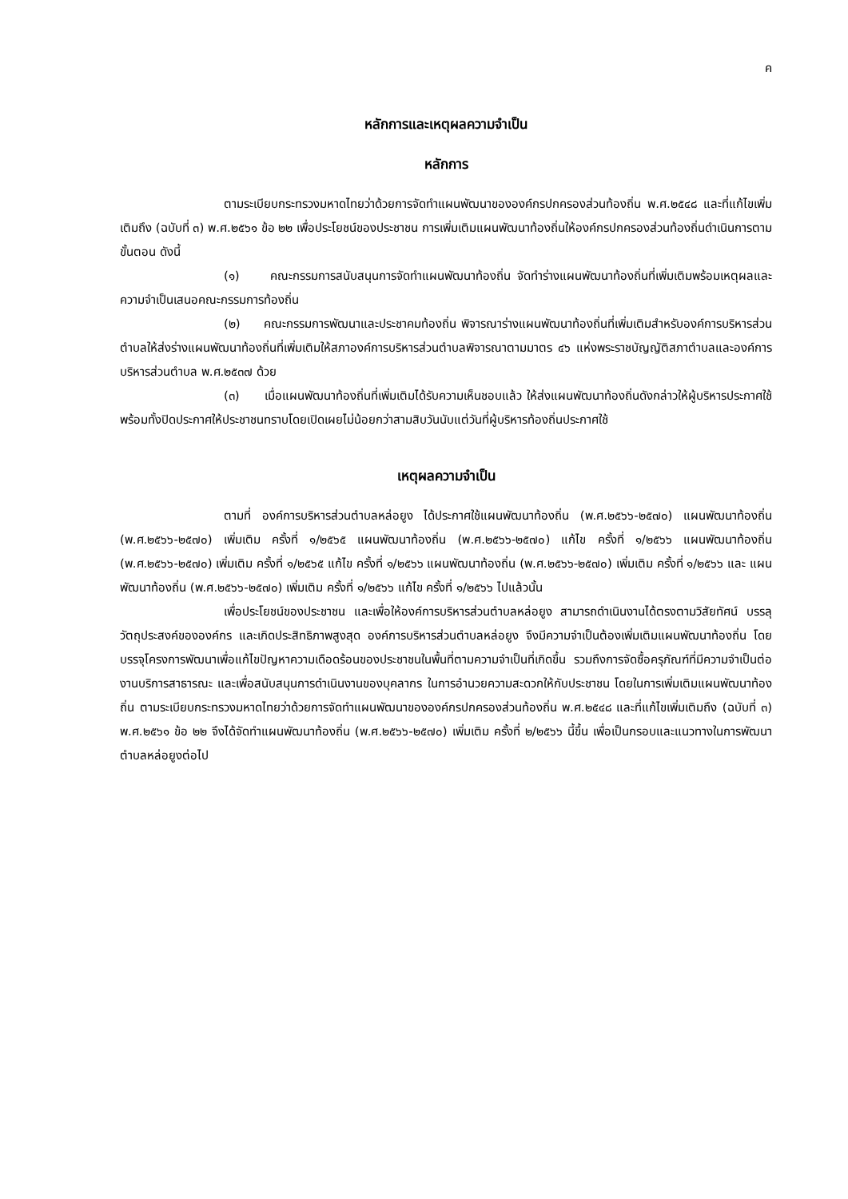ค
หลักการและเหตุผลความจำเป็น
หลักการ
ตามระเบียบกระทรวงมหาดไทยว่าด้วยการจัดทำแผนพัฒนาขององค์กรปกครองส่วนท้องถิ่น พ.ศ.๒๕๔๘ และที่แก้ไขเพิ่มเติมถึง (ฉบับที่ ๓) พ.ศ.๒๕๖๑ ข้อ ๒๒ เพื่อประโยชน์ของประชาชน การเพิ่มเติมแผนพัฒนาท้องถิ่นให้องค์กรปกครองส่วนท้องถิ่นดำเนินการตามขั้นตอน ดังนี้
(๑) คณะกรรมการสนับสนุนการจัดทำแผนพัฒนาท้องถิ่น จัดทำร่างแผนพัฒนาท้องถิ่นที่เพิ่มเติมพร้อมเหตุผลและความจำเป็นเสนอคณะกรรมการท้องถิ่น
(๒) คณะกรรมการพัฒนาและประชาคมท้องถิ่น พิจารณาร่างแผนพัฒนาท้องถิ่นที่เพิ่มเติมสำหรับองค์การบริหารส่วนตำบลให้ส่งร่างแผนพัฒนาท้องถิ่นที่เพิ่มเติมให้สภาองค์การบริหารส่วนตำบลพิจารณาตามมาตร ๔๖ แห่งพระราชบัญญัติสภาตำบลและองค์การบริหารส่วนตำบล พ.ศ.๒๕๓๗ ด้วย
(๓) เมื่อแผนพัฒนาท้องถิ่นที่เพิ่มเติมได้รับความเห็นชอบแล้ว ให้ส่งแผนพัฒนาท้องถิ่นดังกล่าวให้ผู้บริหารประกาศใช้ พร้อมทั้งปิดประกาศให้ประชาชนทราบโดยเปิดเผยไม่น้อยกว่าสามสิบวันนับแต่วันที่ผู้บริหารท้องถิ่นประกาศใช้
เหตุผลความจำเป็น
ตามที่ องค์การบริหารส่วนตำบลหล่อยูง ได้ประกาศใช้แผนพัฒนาท้องถิ่น (พ.ศ.๒๕๖๖-๒๕๗๐) แผนพัฒนาท้องถิ่น (พ.ศ.๒๕๖๖-๒๕๗๐) เพิ่มเติม ครั้งที่ ๑/๒๕๖๕ แผนพัฒนาท้องถิ่น (พ.ศ.๒๕๖๖-๒๕๗๐) แก้ไข ครั้งที่ ๑/๒๕๖๖ แผนพัฒนาท้องถิ่น (พ.ศ.๒๕๖๖-๒๕๗๐) เพิ่มเติม ครั้งที่ ๑/๒๕๖๕ แก้ไข ครั้งที่ ๑/๒๕๖๖ แผนพัฒนาท้องถิ่น (พ.ศ.๒๕๖๖-๒๕๗๐) เพิ่มเติม ครั้งที่ ๑/๒๕๖๖ และ แผนพัฒนาท้องถิ่น (พ.ศ.๒๕๖๖-๒๕๗๐) เพิ่มเติม ครั้งที่ ๑/๒๕๖๖ แก้ไข ครั้งที่ ๑/๒๕๖๖ ไปแล้วนั้น
เพื่อประโยชน์ของประชาชน และเพื่อให้องค์การบริหารส่วนตำบลหล่อยูง สามารถดำเนินงานได้ตรงตามวิสัยทัศน์ บรรลุวัตถุประสงค์ขององค์กร และเกิดประสิทธิภาพสูงสุด องค์การบริหารส่วนตำบลหล่อยูง จึงมีความจำเป็นต้องเพิ่มเติมแผนพัฒนาท้องถิ่น โดยบรรจุโครงการพัฒนาเพื่อแก้ไขปัญหาความเดือดร้อนของประชาชนในพื้นที่ตามความจำเป็นที่เกิดขึ้น รวมถึงการจัดซื้อครุภัณฑ์ที่มีความจำเป็นต่องานบริการสาธารณะ และเพื่อสนับสนุนการดำเนินงานของบุคลากร ในการอำนวยความสะดวกให้กับประชาชน โดยในการเพิ่มเติมแผนพัฒนาท้องถิ่น ตามระเบียบกระทรวงมหาดไทยว่าด้วยการจัดทำแผนพัฒนาขององค์กรปกครองส่วนท้องถิ่น พ.ศ.๒๕๔๘ และที่แก้ไขเพิ่มเติมถึง (ฉบับที่ ๓) พ.ศ.๒๕๖๑ ข้อ ๒๒ จึงได้จัดทำแผนพัฒนาท้องถิ่น (พ.ศ.๒๕๖๖-๒๕๗๐) เพิ่มเติม ครั้งที่ ๒/๒๕๖๖ นี้ขึ้น เพื่อเป็นกรอบและแนวทางในการพัฒนาตำบลหล่อยูงต่อไป